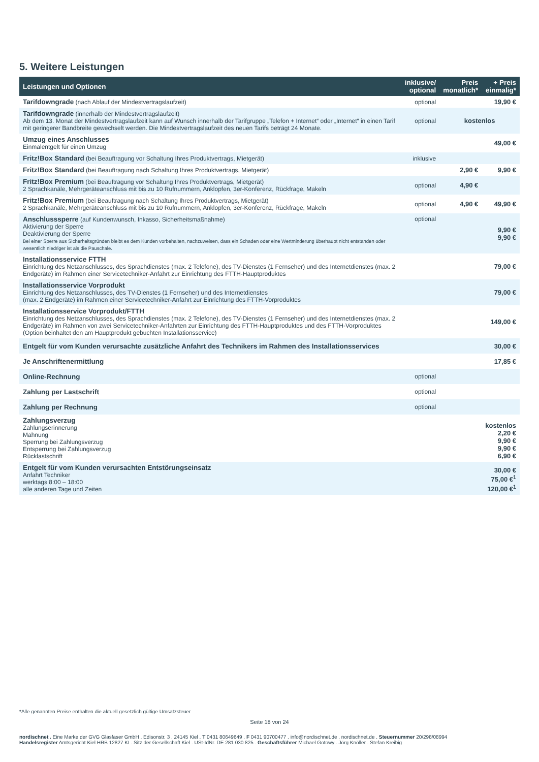5. Weitere Leistungen
| Leistungen und Optionen | inklusive/ optional | Preis monatlich* | + Preis einmalig* |
| --- | --- | --- | --- |
| Tarifdowngrade (nach Ablauf der Mindestvertragslaufzeit) | optional | | 19,90 € |
| Tarifdowngrade (innerhalb der Mindestvertragslaufzeit) Ab dem 13. Monat der Mindestvertragslaufzeit kann auf Wunsch innerhalb der Tarifgruppe „Telefon + Internet“ oder „Internet“ in einen Tarif mit geringerer Bandbreite gewechselt werden. Die Mindestvertragslaufzeit des neuen Tarifs beträgt 24 Monate. | optional | kostenlos | |
| Umzug eines Anschlusses Einmalentgelt für einen Umzug | | | 49,00 € |
| Fritz!Box Standard (bei Beauftragung vor Schaltung Ihres Produktvertrags, Mietgerät) | inklusive | | |
| Fritz!Box Standard (bei Beauftragung nach Schaltung Ihres Produktvertrags, Mietgerät) | | 2,90 € | 9,90 € |
| Fritz!Box Premium (bei Beauftragung vor Schaltung Ihres Produktvertrags, Mietgerät) 2 Sprachkanäle, Mehrgeräteanschluss mit bis zu 10 Rufnummern, Anklopfen, 3er-Konferenz, Rückfrage, Makeln | optional | 4,90 € | |
| Fritz!Box Premium (bei Beauftragung nach Schaltung Ihres Produktvertrags, Mietgerät) 2 Sprachkanäle, Mehrgeräteanschluss mit bis zu 10 Rufnummern, Anklopfen, 3er-Konferenz, Rückfrage, Makeln | optional | 4,90 € | 49,90 € |
| Anschlusssperre (auf Kundenwunsch, Inkasso, Sicherheitsmaßnahme) Aktivierung der Sperre Deaktivierung der Sperre Bei einer Sperre aus Sicherheitsgründen bleibt es dem Kunden vorbehalten, nachzuweisen, dass ein Schaden oder eine Wertminderung überhaupt nicht entstanden oder wesentlich niedriger ist als die Pauschale. | optional | | 9,90 € 9,90 € |
| Installationsservice FTTH Einrichtung des Netzanschlusses, des Sprachdienstes (max. 2 Telefone), des TV-Dienstes (1 Fernseher) und des Internetdienstes (max. 2 Endgeräte) im Rahmen einer Servicetechniker-Anfahrt zur Einrichtung des FTTH-Hauptproduktes | | | 79,00 € |
| Installationsservice Vorprodukt Einrichtung des Netzanschlusses, des TV-Dienstes (1 Fernseher) und des Internetdienstes (max. 2 Endgeräte) im Rahmen einer Servicetechniker-Anfahrt zur Einrichtung des FTTH-Vorproduktes | | | 79,00 € |
| Installationsservice Vorprodukt/FTTH Einrichtung des Netzanschlusses, des Sprachdienstes (max. 2 Telefone), des TV-Dienstes (1 Fernseher) und des Internetdienstes (max. 2 Endgeräte) im Rahmen von zwei Servicetechniker-Anfahrten zur Einrichtung des FTTH-Hauptproduktes und des FTTH-Vorproduktes (Option beinhaltet den am Hauptprodukt gebuchten Installationsservice) | | | 149,00 € |
| Entgelt für vom Kunden verursachte zusätzliche Anfahrt des Technikers im Rahmen des Installationsservices | | | 30,00 € |
| Je Anschriftenermittlung | | | 17,85 € |
| Online-Rechnung | optional | | |
| Zahlung per Lastschrift | optional | | |
| Zahlung per Rechnung | optional | | |
| Zahlungsverzug Zahlungserinnerung Mahnung Sperrung bei Zahlungsverzug Entsperrung bei Zahlungsverzug Rücklastschrift | | | kostenlos 2,20 € 9,90 € 9,90 € 6,90 € |
| Entgelt für vom Kunden verursachten Entstörungseinsatz Anfahrt Techniker werktags 8:00 – 18:00 alle anderen Tage und Zeiten | | | 30,00 € 75,00 €<sup>1</sup> 120,00 €<sup>1</sup> |
*Alle genannten Preise enthalten die aktuell gesetzlich gültige Umsatzsteuer
Seite 18 von 24
nordischnet . Eine Marke der GVG Glasfaser GmbH . Edisonstr. 3 . 24145 Kiel . T 0431 80649649 . F 0431 90700477 . info@nordischnet.de . nordischnet.de . Steuernummer 20/298/08994
Handelsregister Amtsgericht Kiel HRB 12827 KI . Sitz der Gesellschaft Kiel . USt-IdNr. DE 281 030 825 . Geschäftsführer Michael Gotowy . Jörg Knöller . Stefan Kreibig